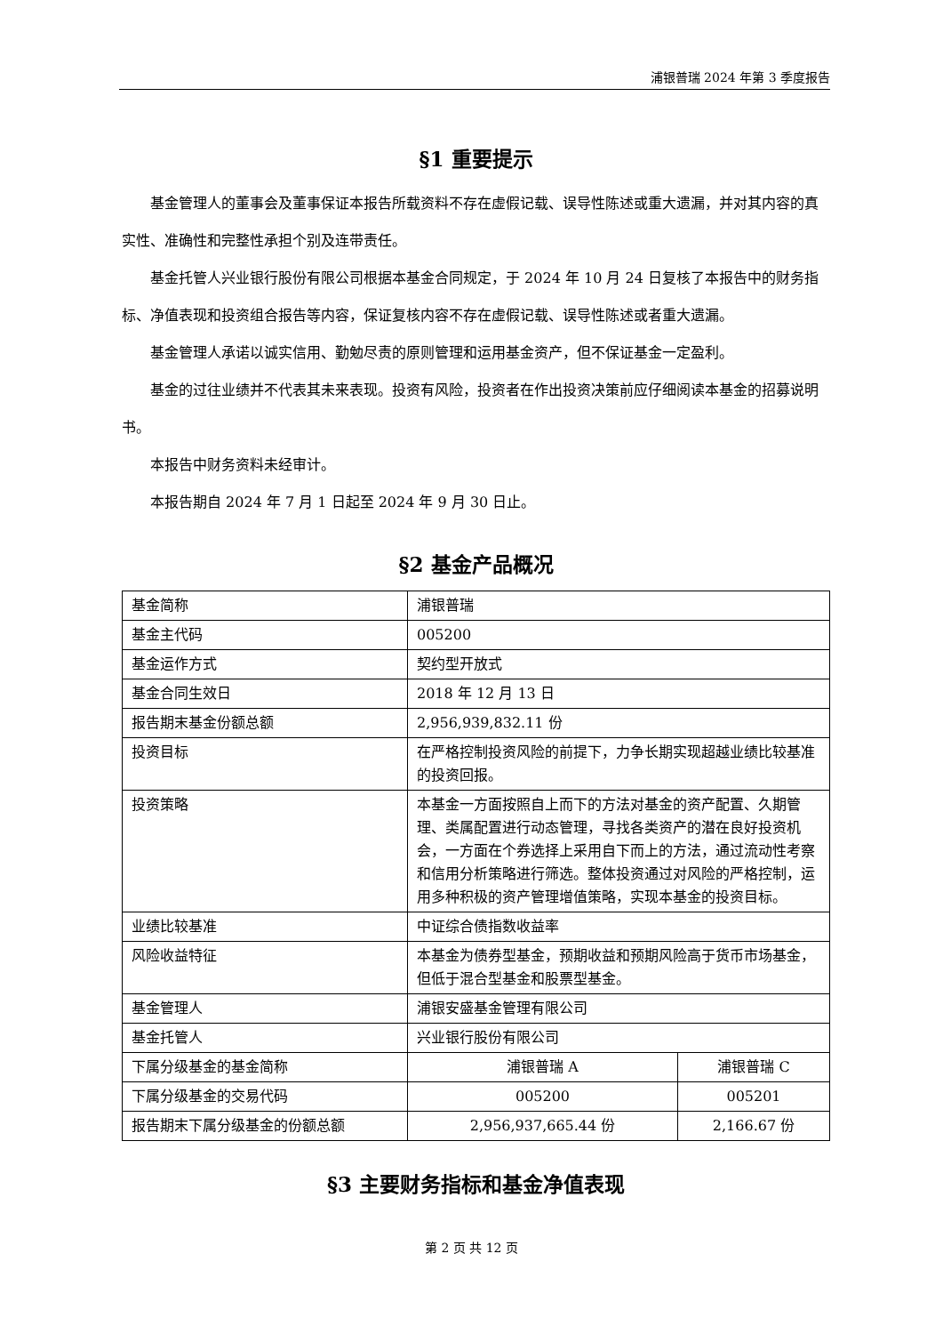浦银普瑞 2024 年第 3 季度报告
§1 重要提示
基金管理人的董事会及董事保证本报告所载资料不存在虚假记载、误导性陈述或重大遗漏，并对其内容的真实性、准确性和完整性承担个别及连带责任。
基金托管人兴业银行股份有限公司根据本基金合同规定，于 2024 年 10 月 24 日复核了本报告中的财务指标、净值表现和投资组合报告等内容，保证复核内容不存在虚假记载、误导性陈述或者重大遗漏。
基金管理人承诺以诚实信用、勤勉尽责的原则管理和运用基金资产，但不保证基金一定盈利。
基金的过往业绩并不代表其未来表现。投资有风险，投资者在作出投资决策前应仔细阅读本基金的招募说明书。
本报告中财务资料未经审计。
本报告期自 2024 年 7 月 1 日起至 2024 年 9 月 30 日止。
§2 基金产品概况
| 基金简称 | 浦银普瑞 | |
| 基金主代码 | 005200 | |
| 基金运作方式 | 契约型开放式 | |
| 基金合同生效日 | 2018 年 12 月 13 日 | |
| 报告期末基金份额总额 | 2,956,939,832.11 份 | |
| 投资目标 | 在严格控制投资风险的前提下，力争长期实现超越业绩比较基准的投资回报。 | |
| 投资策略 | 本基金一方面按照自上而下的方法对基金的资产配置、久期管理、类属配置进行动态管理，寻找各类资产的潜在良好投资机会，一方面在个券选择上采用自下而上的方法，通过流动性考察和信用分析策略进行筛选。整体投资通过对风险的严格控制，运用多种积极的资产管理增值策略，实现本基金的投资目标。 | |
| 业绩比较基准 | 中证综合债指数收益率 | |
| 风险收益特征 | 本基金为债券型基金，预期收益和预期风险高于货币市场基金，但低于混合型基金和股票型基金。 | |
| 基金管理人 | 浦银安盛基金管理有限公司 | |
| 基金托管人 | 兴业银行股份有限公司 | |
| 下属分级基金的基金简称 | 浦银普瑞 A | 浦银普瑞 C |
| 下属分级基金的交易代码 | 005200 | 005201 |
| 报告期末下属分级基金的份额总额 | 2,956,937,665.44 份 | 2,166.67 份 |
§3 主要财务指标和基金净值表现
第 2 页 共 12 页